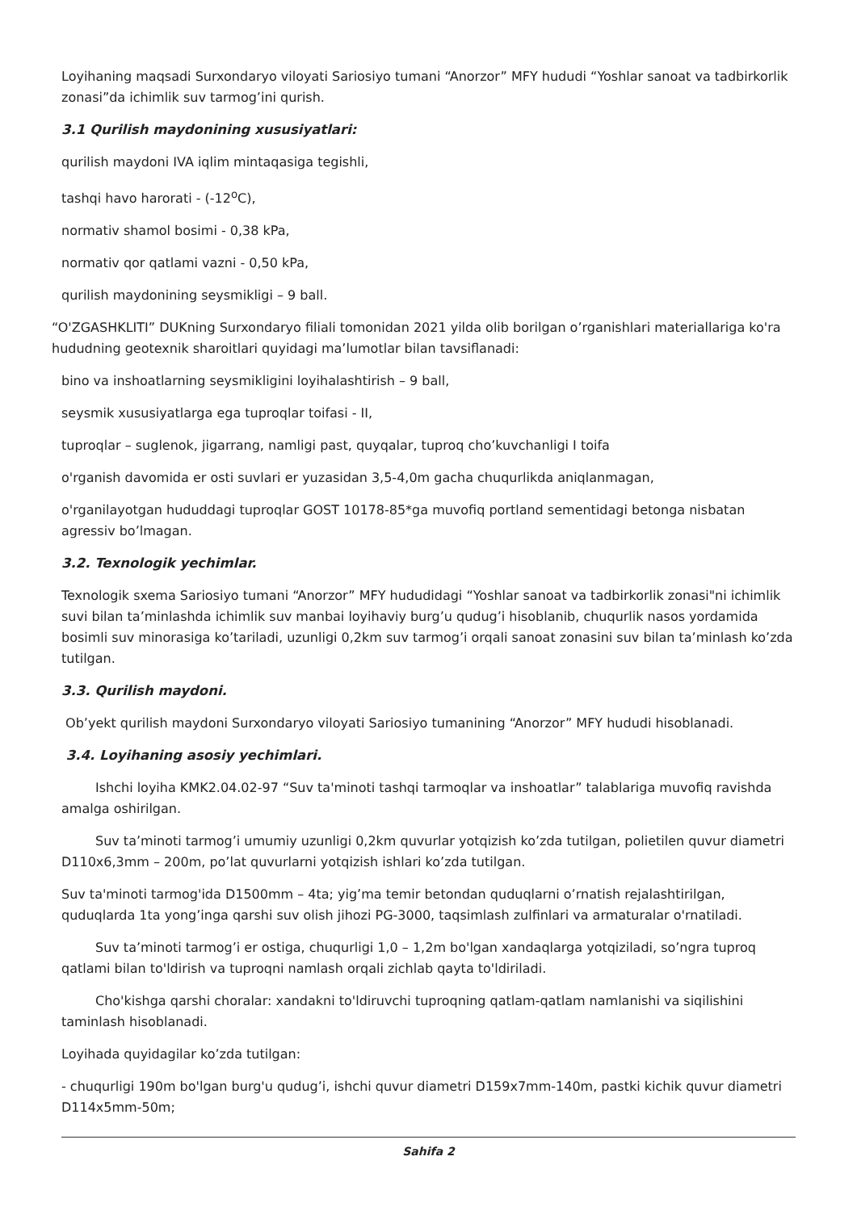Loyihaning maqsadi Surxondaryo viloyati Sariosiyo tumani “Anorzor” MFY hududi “Yoshlar sanoat va tadbirkorlik zonasi”da ichimlik suv tarmog’ini qurish.
3.1 Qurilish maydonining xususiyatlari:
qurilish maydoni IVA iqlim mintaqasiga tegishli,
tashqi havo harorati - (-12<sup>o</sup>C),
normativ shamol bosimi - 0,38 kPa,
normativ qor qatlami vazni - 0,50 kPa,
qurilish maydonining seysmikligi – 9 ball.
“O'ZGASHKLITI” DUKning Surxondaryo filiali tomonidan 2021 yilda olib borilgan o’rganishlari materiallariga ko'ra hududning geotexnik sharoitlari quyidagi ma’lumotlar bilan tavsiflanadi:
bino va inshoatlarning seysmikligini loyihalashtirish – 9 ball,
seysmik xususiyatlarga ega tuproqlar toifasi - II,
tuproqlar – suglenok, jigarrang, namligi past, quyqalar, tuproq cho’kuvchanligi I toifa
o'rganish davomida er osti suvlari er yuzasidan 3,5-4,0m gacha chuqurlikda aniqlanmagan,
o'rganilayotgan hududdagi tuproqlar GOST 10178-85*ga muvofiq portland sementidagi betonga nisbatan agressiv bo’lmagan.
3.2. Texnologik yechimlar.
Texnologik sxema Sariosiyo tumani “Anorzor” MFY hududidagi “Yoshlar sanoat va tadbirkorlik zonasi"ni ichimlik suvi bilan ta’minlashda ichimlik suv manbai loyihaviy burg’u qudug’i hisoblanib, chuqurlik nasos yordamida bosimli suv minorasiga ko’tariladi, uzunligi 0,2km suv tarmog’i orqali sanoat zonasini suv bilan ta’minlash ko’zda tutilgan.
3.3. Qurilish maydoni.
Ob’yekt qurilish maydoni Surxondaryo viloyati Sariosiyo tumanining “Anorzor” MFY hududi hisoblanadi.
3.4. Loyihaning asosiy yechimlari.
Ishchi loyiha KMK2.04.02-97 “Suv ta'minoti tashqi tarmoqlar va inshoatlar” talablariga muvofiq ravishda amalga oshirilgan.
Suv ta’minoti tarmog’i umumiy uzunligi 0,2km quvurlar yotqizish ko’zda tutilgan, polietilen quvur diametri D110x6,3mm – 200m, po’lat quvurlarni yotqizish ishlari ko’zda tutilgan.
Suv ta'minoti tarmog'ida D1500mm – 4ta; yig’ma temir betondan quduqlarni o’rnatish rejalashtirilgan, quduqlarda 1ta yong’inga qarshi suv olish jihozi PG-3000, taqsimlash zulfinlari va armaturalar o'rnatiladi.
Suv ta’minoti tarmog’i er ostiga, chuqurligi 1,0 – 1,2m bo'lgan xandaqlarga yotqiziladi, so’ngra tuproq qatlami bilan to'ldirish va tuproqni namlash orqali zichlab qayta to'ldiriladi.
Cho'kishga qarshi choralar: xandakni to'ldiruvchi tuproqning qatlam-qatlam namlanishi va siqilishini taminlash hisoblanadi.
Loyihada quyidagilar ko’zda tutilgan:
- chuqurligi 190m bo'lgan burg'u qudug’i, ishchi quvur diametri D159x7mm-140m, pastki kichik quvur diametri D114x5mm-50m;
Sahifa 2